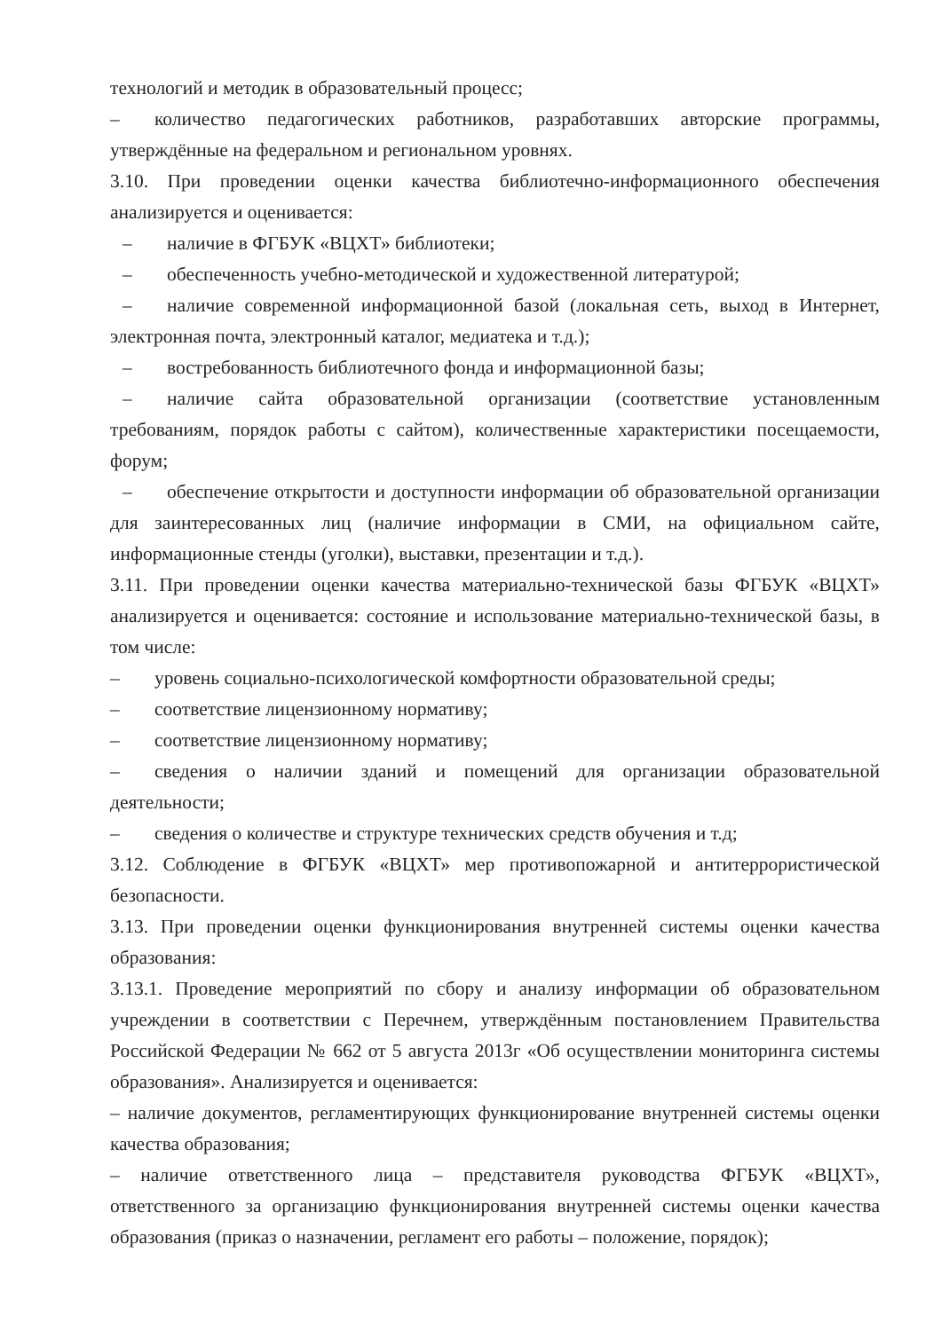технологий и методик в образовательный процесс;
– количество педагогических работников, разработавших авторские программы, утверждённые на федеральном и региональном уровнях.
3.10. При проведении оценки качества библиотечно-информационного обеспечения анализируется и оценивается:
– наличие в ФГБУК «ВЦХТ» библиотеки;
– обеспеченность учебно-методической и художественной литературой;
– наличие современной информационной базой (локальная сеть, выход в Интернет, электронная почта, электронный каталог, медиатека и т.д.);
– востребованность библиотечного фонда и информационной базы;
– наличие сайта образовательной организации (соответствие установленным требованиям, порядок работы с сайтом), количественные характеристики посещаемости, форум;
– обеспечение открытости и доступности информации об образовательной организации для заинтересованных лиц (наличие информации в СМИ, на официальном сайте, информационные стенды (уголки), выставки, презентации и т.д.).
3.11. При проведении оценки качества материально-технической базы ФГБУК «ВЦХТ» анализируется и оценивается: состояние и использование материально-технической базы, в том числе:
– уровень социально-психологической комфортности образовательной среды;
– соответствие лицензионному нормативу;
– соответствие лицензионному нормативу;
– сведения о наличии зданий и помещений для организации образовательной деятельности;
– сведения о количестве и структуре технических средств обучения и т.д;
3.12. Соблюдение в ФГБУК «ВЦХТ» мер противопожарной и антитеррористической безопасности.
3.13. При проведении оценки функционирования внутренней системы оценки качества образования:
3.13.1. Проведение мероприятий по сбору и анализу информации об образовательном учреждении в соответствии с Перечнем, утверждённым постановлением Правительства Российской Федерации № 662 от 5 августа 2013г «Об осуществлении мониторинга системы образования». Анализируется и оценивается:
– наличие документов, регламентирующих функционирование внутренней системы оценки качества образования;
– наличие ответственного лица – представителя руководства ФГБУК «ВЦХТ», ответственного за организацию функционирования внутренней системы оценки качества образования (приказ о назначении, регламент его работы – положение, порядок);